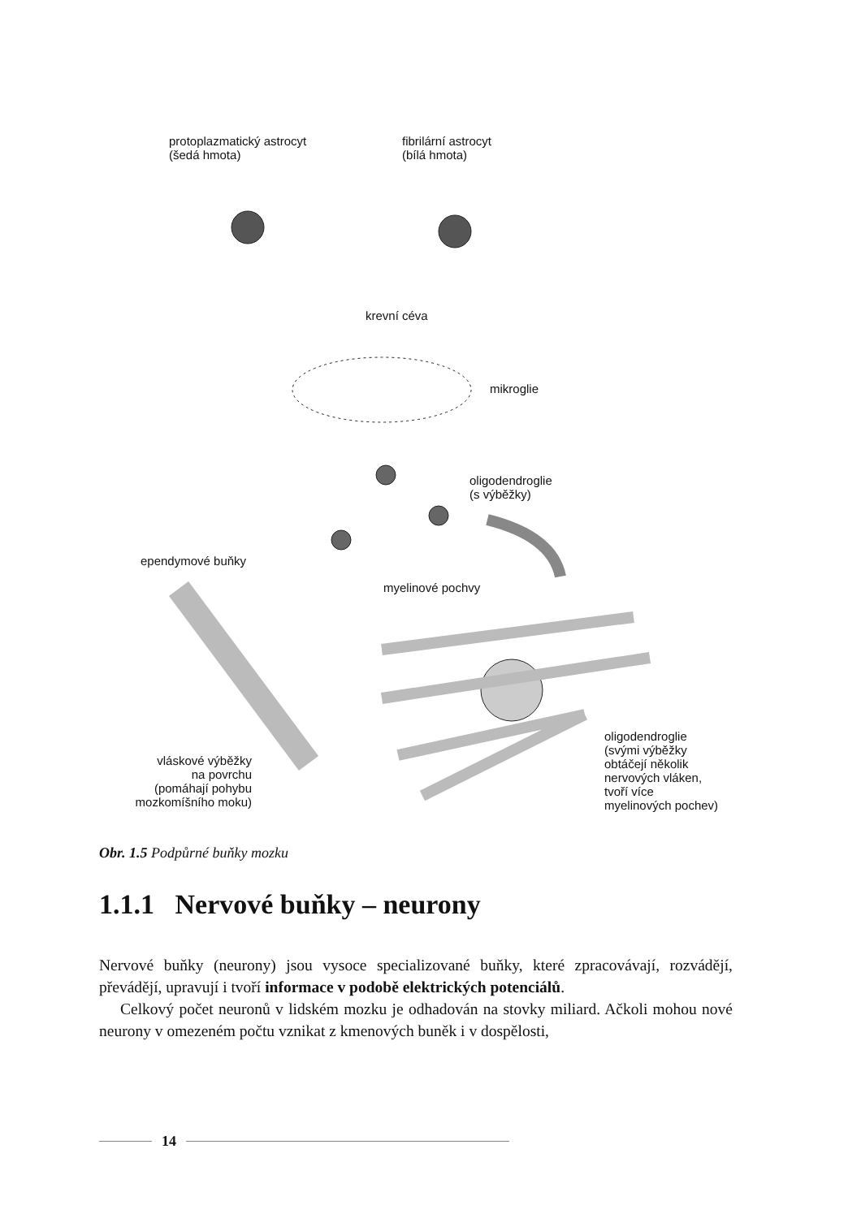protoplazmatický astrocyt
(šedá hmota)
fibrilární astrocyt
(bílá hmota)
krevní céva
mikroglie
oligodendroglie
(s výběžky)
ependymové buňky
myelinové pochvy
oligodendroglie
(svými výběžky
obtáčejí několik
nervových vláken,
tvoří více
myelinových pochev)
vláskové výběžky
na povrchu
(pomáhají pohybu
mozkomíšního moku)
Obr. 1.5 Podpůrné buňky mozku
1.1.1 Nervové buňky – neurony
Nervové buňky (neurony) jsou vysoce specializované buňky, které zpracovávají, rozvádějí, převádějí, upravují i tvoří informace v podobě elektrických potenciálů.
Celkový počet neuronů v lidském mozku je odhadován na stovky miliard. Ačkoli mohou nové neurony v omezeném počtu vznikat z kmenových buněk i v dospělosti,
14